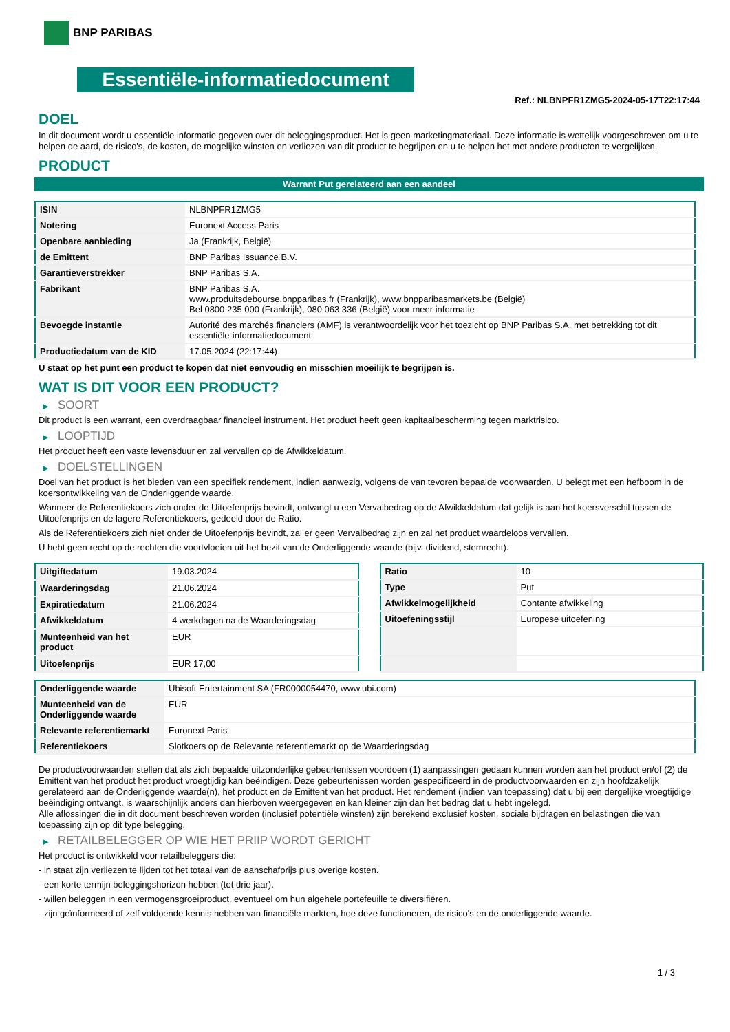BNP PARIBAS
Essentiële-informatiedocument
Ref.: NLBNPFR1ZMG5-2024-05-17T22:17:44
DOEL
In dit document wordt u essentiële informatie gegeven over dit beleggingsproduct. Het is geen marketingmateriaal. Deze informatie is wettelijk voorgeschreven om u te helpen de aard, de risico's, de kosten, de mogelijke winsten en verliezen van dit product te begrijpen en u te helpen het met andere producten te vergelijken.
PRODUCT
Warrant Put gerelateerd aan een aandeel
| ISIN | NLBNPFR1ZMG5 |
| Notering | Euronext Access Paris |
| Openbare aanbieding | Ja (Frankrijk, België) |
| de Emittent | BNP Paribas Issuance B.V. |
| Garantieverstrekker | BNP Paribas S.A. |
| Fabrikant | BNP Paribas S.A. www.produitsdebourse.bnpparibas.fr (Frankrijk), www.bnpparibasmarkets.be (België) Bel 0800 235 000 (Frankrijk), 080 063 336 (België) voor meer informatie |
| Bevoegde instantie | Autorité des marchés financiers (AMF) is verantwoordelijk voor het toezicht op BNP Paribas S.A. met betrekking tot dit essentiële-informatiedocument |
| Productiedatum van de KID | 17.05.2024 (22:17:44) |
U staat op het punt een product te kopen dat niet eenvoudig en misschien moeilijk te begrijpen is.
WAT IS DIT VOOR EEN PRODUCT?
▶ SOORT
Dit product is een warrant, een overdraagbaar financieel instrument. Het product heeft geen kapitaalbescherming tegen marktrisico.
▶ LOOPTIJD
Het product heeft een vaste levensduur en zal vervallen op de Afwikkeldatum.
▶ DOELSTELLINGEN
Doel van het product is het bieden van een specifiek rendement, indien aanwezig, volgens de van tevoren bepaalde voorwaarden. U belegt met een hefboom in de koersontwikkeling van de Onderliggende waarde.
Wanneer de Referentiekoers zich onder de Uitoefenprijs bevindt, ontvangt u een Vervalbedrag op de Afwikkeldatum dat gelijk is aan het koersverschil tussen de Uitoefenprijs en de lagere Referentiekoers, gedeeld door de Ratio.
Als de Referentiekoers zich niet onder de Uitoefenprijs bevindt, zal er geen Vervalbedrag zijn en zal het product waardeloos vervallen.
U hebt geen recht op de rechten die voortvloeien uit het bezit van de Onderliggende waarde (bijv. dividend, stemrecht).
| Uitgiftedatum | 19.03.2024 |
| Waarderingsdag | 21.06.2024 |
| Expiratiedatum | 21.06.2024 |
| Afwikkeldatum | 4 werkdagen na de Waarderingsdag |
| Munteenheid van het product | EUR |
| Uitoefenprijs | EUR 17,00 |
| Ratio | 10 |
| Type | Put |
| Afwikkelmogelijkheid | Contante afwikkeling |
| Uitoefeningsstijl | Europese uitoefening |
| Onderliggende waarde | Ubisoft Entertainment SA (FR0000054470, www.ubi.com) |
| Munteenheid van de Onderliggende waarde | EUR |
| Relevante referentiemarkt | Euronext Paris |
| Referentiekoers | Slotkoers op de Relevante referentiemarkt op de Waarderingsdag |
De productvoorwaarden stellen dat als zich bepaalde uitzonderlijke gebeurtenissen voordoen (1) aanpassingen gedaan kunnen worden aan het product en/of (2) de Emittent van het product het product vroegtijdig kan beëindigen. Deze gebeurtenissen worden gespecificeerd in de productvoorwaarden en zijn hoofdzakelijk gerelateerd aan de Onderliggende waarde(n), het product en de Emittent van het product. Het rendement (indien van toepassing) dat u bij een dergelijke vroegtijdige beëindiging ontvangt, is waarschijnlijk anders dan hierboven weergegeven en kan kleiner zijn dan het bedrag dat u hebt ingelegd.
Alle aflossingen die in dit document beschreven worden (inclusief potentiële winsten) zijn berekend exclusief kosten, sociale bijdragen en belastingen die van toepassing zijn op dit type belegging.
▶ RETAILBELEGGER OP WIE HET PRIIP WORDT GERICHT
Het product is ontwikkeld voor retailbeleggers die:
- in staat zijn verliezen te lijden tot het totaal van de aanschafprijs plus overige kosten.
- een korte termijn beleggingshorizon hebben (tot drie jaar).
- willen beleggen in een vermogensgroeiproduct, eventueel om hun algehele portefeuille te diversifiëren.
- zijn geïnformeerd of zelf voldoende kennis hebben van financiële markten, hoe deze functioneren, de risico's en de onderliggende waarde.
1 / 3